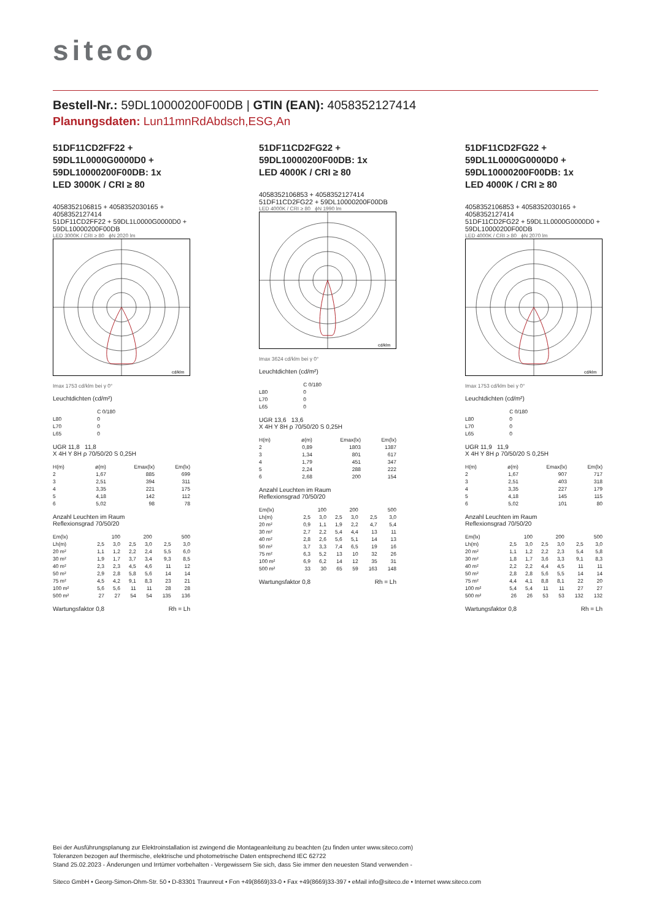siteco
Bestell-Nr.: 59DL10000200F00DB | GTIN (EAN): 4058352127414
Planungsdaten: Lun11mnRdAbdsch,ESG,An
51DF11CD2FF22 +
59DL1L0000G0000D0 +
59DL10000200F00DB: 1x
LED 3000K / CRI ≥ 80
4058352106815 + 4058352030165 + 4058352127414
51DF11CD2FF22 + 59DL1L0000G0000D0 + 59DL10000200F00DB
LED 3000K / CRI ≥ 80 ϕN 2020 lm
cd/klm
Imax 1753 cd/klm bei γ 0°
Leuchtdichten (cd/m²)
| | C 0/180 |
| L80 | 0 |
| L70 | 0 |
| L65 | 0 |
UGR 11,8 11,8
X 4H Y 8H ρ 70/50/20 S 0,25H
| H(m) | ø(m) | Emax(lx) | Em(lx) |
| --- | --- | --- | --- |
| 2 | 1,67 | 885 | 699 |
| 3 | 2,51 | 394 | 311 |
| 4 | 3,35 | 221 | 175 |
| 5 | 4,18 | 142 | 112 |
| 6 | 5,02 | 98 | 78 |
Anzahl Leuchten im Raum
Reflexionsgrad 70/50/20
| Em(lx) | 100 | | 200 | | 500 | |
| Lh(m) | 2,5 | 3,0 | 2,5 | 3,0 | 2,5 | 3,0 |
| 20 m² | 1,1 | 1,2 | 2,2 | 2,4 | 5,5 | 6,0 |
| 30 m² | 1,9 | 1,7 | 3,7 | 3,4 | 9,3 | 8,5 |
| 40 m² | 2,3 | 2,3 | 4,5 | 4,6 | 11 | 12 |
| 50 m² | 2,9 | 2,8 | 5,8 | 5,6 | 14 | 14 |
| 75 m² | 4,5 | 4,2 | 9,1 | 8,3 | 23 | 21 |
| 100 m² | 5,6 | 5,6 | 11 | 11 | 28 | 28 |
| 500 m² | 27 | 27 | 54 | 54 | 135 | 136 |
Wartungsfaktor 0,8 Rh = Lh
51DF11CD2FG22 +
59DL10000200F00DB: 1x
LED 4000K / CRI ≥ 80
4058352106853 + 4058352127414
51DF11CD2FG22 + 59DL10000200F00DB
LED 4000K / CRI ≥ 80 ϕN 1990 lm
cd/klm
Imax 3624 cd/klm bei γ 0°
Leuchtdichten (cd/m²)
| | C 0/180 |
| L80 | 0 |
| L70 | 0 |
| L65 | 0 |
UGR 13,6 13,6
X 4H Y 8H ρ 70/50/20 S 0,25H
| H(m) | ø(m) | Emax(lx) | Em(lx) |
| --- | --- | --- | --- |
| 2 | 0,89 | 1803 | 1387 |
| 3 | 1,34 | 801 | 617 |
| 4 | 1,79 | 451 | 347 |
| 5 | 2,24 | 288 | 222 |
| 6 | 2,68 | 200 | 154 |
Anzahl Leuchten im Raum
Reflexionsgrad 70/50/20
| Em(lx) | 100 | | 200 | | 500 | |
| Lh(m) | 2,5 | 3,0 | 2,5 | 3,0 | 2,5 | 3,0 |
| 20 m² | 0,9 | 1,1 | 1,9 | 2,2 | 4,7 | 5,4 |
| 30 m² | 2,7 | 2,2 | 5,4 | 4,4 | 13 | 11 |
| 40 m² | 2,8 | 2,6 | 5,6 | 5,1 | 14 | 13 |
| 50 m² | 3,7 | 3,3 | 7,4 | 6,5 | 19 | 16 |
| 75 m² | 6,3 | 5,2 | 13 | 10 | 32 | 26 |
| 100 m² | 6,9 | 6,2 | 14 | 12 | 35 | 31 |
| 500 m² | 33 | 30 | 65 | 59 | 163 | 148 |
Wartungsfaktor 0,8 Rh = Lh
51DF11CD2FG22 +
59DL1L0000G0000D0 +
59DL10000200F00DB: 1x
LED 4000K / CRI ≥ 80
4058352106853 + 4058352030165 + 4058352127414
51DF11CD2FG22 + 59DL1L0000G0000D0 + 59DL10000200F00DB
LED 4000K / CRI ≥ 80 ϕN 2070 lm
cd/klm
Imax 1753 cd/klm bei γ 0°
Leuchtdichten (cd/m²)
| | C 0/180 |
| L80 | 0 |
| L70 | 0 |
| L65 | 0 |
UGR 11,9 11,9
X 4H Y 8H ρ 70/50/20 S 0,25H
| H(m) | ø(m) | Emax(lx) | Em(lx) |
| --- | --- | --- | --- |
| 2 | 1,67 | 907 | 717 |
| 3 | 2,51 | 403 | 318 |
| 4 | 3,35 | 227 | 179 |
| 5 | 4,18 | 145 | 115 |
| 6 | 5,02 | 101 | 80 |
Anzahl Leuchten im Raum
Reflexionsgrad 70/50/20
| Em(lx) | 100 | | 200 | | 500 | |
| Lh(m) | 2,5 | 3,0 | 2,5 | 3,0 | 2,5 | 3,0 |
| 20 m² | 1,1 | 1,2 | 2,2 | 2,3 | 5,4 | 5,8 |
| 30 m² | 1,8 | 1,7 | 3,6 | 3,3 | 9,1 | 8,3 |
| 40 m² | 2,2 | 2,2 | 4,4 | 4,5 | 11 | 11 |
| 50 m² | 2,8 | 2,8 | 5,6 | 5,5 | 14 | 14 |
| 75 m² | 4,4 | 4,1 | 8,8 | 8,1 | 22 | 20 |
| 100 m² | 5,4 | 5,4 | 11 | 11 | 27 | 27 |
| 500 m² | 26 | 26 | 53 | 53 | 132 | 132 |
Wartungsfaktor 0,8 Rh = Lh
Bei der Ausführungsplanung zur Elektroinstallation ist zwingend die Montageanleitung zu beachten (zu finden unter www.siteco.com)
Toleranzen bezogen auf thermische, elektrische und photometrische Daten entsprechend IEC 62722
Stand 25.02.2023 - Änderungen und Irrtümer vorbehalten - Vergewissern Sie sich, dass Sie immer den neuesten Stand verwenden -
Siteco GmbH • Georg-Simon-Ohm-Str. 50 • D-83301 Traunreut • Fon +49(8669)33-0 • Fax +49(8669)33-397 • eMail info@siteco.de • Internet www.siteco.com